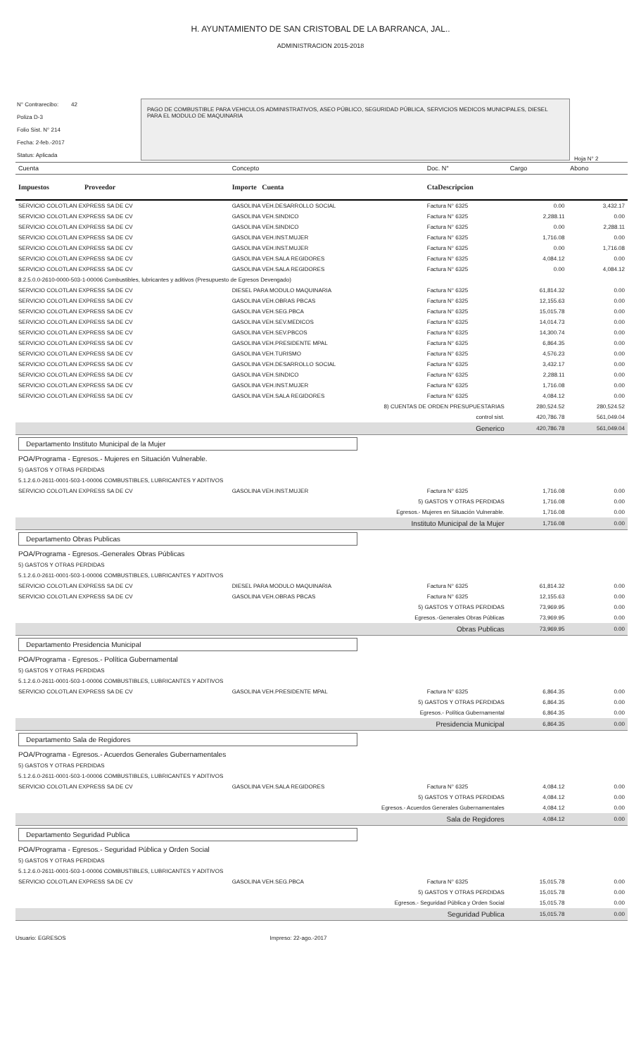H. AYUNTAMIENTO DE SAN CRISTOBAL DE LA BARRANCA, JAL..
ADMINISTRACION 2015-2018
N° Contrarecibo: 42
Poliza D-3
Folio Sist. N° 214
Fecha: 2-feb.-2017
Status: Aplicada
PAGO DE COMBUSTIBLE PARA VEHICULOS ADMINISTRATIVOS, ASEO PÚBLICO, SEGURIDAD PÚBLICA, SERVICIOS MEDICOS MUNICIPALES, DIESEL PARA EL MODULO DE MAQUINARIA
Hoja N° 2
| Cuenta | Concepto | Doc. N° | Cargo | Abono |
| --- | --- | --- | --- | --- |
| Impuestos Proveedor | Importe Cuenta | CtaDescripcion | | |
| SERVICIO COLOTLAN EXPRESS SA DE CV | GASOLINA VEH.DESARROLLO SOCIAL | Factura N° 6325 | 0.00 | 3,432.17 |
| SERVICIO COLOTLAN EXPRESS SA DE CV | GASOLINA VEH.SINDICO | Factura N° 6325 | 2,288.11 | 0.00 |
| SERVICIO COLOTLAN EXPRESS SA DE CV | GASOLINA VEH.SINDICO | Factura N° 6325 | 0.00 | 2,288.11 |
| SERVICIO COLOTLAN EXPRESS SA DE CV | GASOLINA VEH.INST.MUJER | Factura N° 6325 | 1,716.08 | 0.00 |
| SERVICIO COLOTLAN EXPRESS SA DE CV | GASOLINA VEH.INST.MUJER | Factura N° 6325 | 0.00 | 1,716.08 |
| SERVICIO COLOTLAN EXPRESS SA DE CV | GASOLINA VEH.SALA REGIDORES | Factura N° 6325 | 4,084.12 | 0.00 |
| SERVICIO COLOTLAN EXPRESS SA DE CV | GASOLINA VEH.SALA REGIDORES | Factura N° 6325 | 0.00 | 4,084.12 |
| 8.2.5.0.0-2610-0000-503-1-00006 Combustibles, lubricantes y aditivos (Presupuesto de Egresos Devengado) | | | | |
| SERVICIO COLOTLAN EXPRESS SA DE CV | DIESEL PARA MODULO MAQUINARIA | Factura N° 6325 | 61,814.32 | 0.00 |
| SERVICIO COLOTLAN EXPRESS SA DE CV | GASOLINA VEH.OBRAS PBCAS | Factura N° 6325 | 12,155.63 | 0.00 |
| SERVICIO COLOTLAN EXPRESS SA DE CV | GASOLINA VEH.SEG.PBCA | Factura N° 6325 | 15,015.78 | 0.00 |
| SERVICIO COLOTLAN EXPRESS SA DE CV | GASOLINA VEH.SEV.MEDICOS | Factura N° 6325 | 14,014.73 | 0.00 |
| SERVICIO COLOTLAN EXPRESS SA DE CV | GASOLINA VEH.SEV.PBCOS | Factura N° 6325 | 14,300.74 | 0.00 |
| SERVICIO COLOTLAN EXPRESS SA DE CV | GASOLINA VEH.PRESIDENTE MPAL | Factura N° 6325 | 6,864.35 | 0.00 |
| SERVICIO COLOTLAN EXPRESS SA DE CV | GASOLINA VEH.TURISMO | Factura N° 6325 | 4,576.23 | 0.00 |
| SERVICIO COLOTLAN EXPRESS SA DE CV | GASOLINA VEH.DESARROLLO SOCIAL | Factura N° 6325 | 3,432.17 | 0.00 |
| SERVICIO COLOTLAN EXPRESS SA DE CV | GASOLINA VEH.SINDICO | Factura N° 6325 | 2,288.11 | 0.00 |
| SERVICIO COLOTLAN EXPRESS SA DE CV | GASOLINA VEH.INST.MUJER | Factura N° 6325 | 1,716.08 | 0.00 |
| SERVICIO COLOTLAN EXPRESS SA DE CV | GASOLINA VEH.SALA REGIDORES | Factura N° 6325 | 4,084.12 | 0.00 |
| 8) CUENTAS DE ORDEN PRESUPUESTARIAS | | | 280,524.52 | 280,524.52 |
| control sist. | | | 420,786.78 | 561,049.04 |
| Generico | | | 420,786.78 | 561,049.04 |
| Departamento Instituto Municipal de la Mujer | | | | |
| POA/Programa - Egresos.- Mujeres en Situación Vulnerable. | | | | |
| 5) GASTOS Y OTRAS PERDIDAS | | | | |
| 5.1.2.6.0-2611-0001-503-1-00006 COMBUSTIBLES, LUBRICANTES Y ADITIVOS | | | | |
| SERVICIO COLOTLAN EXPRESS SA DE CV | GASOLINA VEH.INST.MUJER | Factura N° 6325 | 1,716.08 | 0.00 |
| 5) GASTOS Y OTRAS PERDIDAS | | | 1,716.08 | 0.00 |
| Egresos.- Mujeres en Situación Vulnerable. | | | 1,716.08 | 0.00 |
| Instituto Municipal de la Mujer | | | 1,716.08 | 0.00 |
| Departamento Obras Publicas | | | | |
| POA/Programa - Egresos.-Generales Obras Públicas | | | | |
| 5) GASTOS Y OTRAS PERDIDAS | | | | |
| 5.1.2.6.0-2611-0001-503-1-00006 COMBUSTIBLES, LUBRICANTES Y ADITIVOS | | | | |
| SERVICIO COLOTLAN EXPRESS SA DE CV | DIESEL PARA MODULO MAQUINARIA | Factura N° 6325 | 61,814.32 | 0.00 |
| SERVICIO COLOTLAN EXPRESS SA DE CV | GASOLINA VEH.OBRAS PBCAS | Factura N° 6325 | 12,155.63 | 0.00 |
| 5) GASTOS Y OTRAS PERDIDAS | | | 73,969.95 | 0.00 |
| Egresos.-Generales Obras Públicas | | | 73,969.95 | 0.00 |
| Obras Publicas | | | 73,969.95 | 0.00 |
| Departamento Presidencia Municipal | | | | |
| POA/Programa - Egresos.- Política Gubernamental | | | | |
| 5) GASTOS Y OTRAS PERDIDAS | | | | |
| 5.1.2.6.0-2611-0001-503-1-00006 COMBUSTIBLES, LUBRICANTES Y ADITIVOS | | | | |
| SERVICIO COLOTLAN EXPRESS SA DE CV | GASOLINA VEH.PRESIDENTE MPAL | Factura N° 6325 | 6,864.35 | 0.00 |
| 5) GASTOS Y OTRAS PERDIDAS | | | 6,864.35 | 0.00 |
| Egresos.- Política Gubernamental | | | 6,864.35 | 0.00 |
| Presidencia Municipal | | | 6,864.35 | 0.00 |
| Departamento Sala de Regidores | | | | |
| POA/Programa - Egresos.- Acuerdos Generales Gubernamentales | | | | |
| 5) GASTOS Y OTRAS PERDIDAS | | | | |
| 5.1.2.6.0-2611-0001-503-1-00006 COMBUSTIBLES, LUBRICANTES Y ADITIVOS | | | | |
| SERVICIO COLOTLAN EXPRESS SA DE CV | GASOLINA VEH.SALA REGIDORES | Factura N° 6325 | 4,084.12 | 0.00 |
| 5) GASTOS Y OTRAS PERDIDAS | | | 4,084.12 | 0.00 |
| Egresos.- Acuerdos Generales Gubernamentales | | | 4,084.12 | 0.00 |
| Sala de Regidores | | | 4,084.12 | 0.00 |
| Departamento Seguridad Publica | | | | |
| POA/Programa - Egresos.- Seguridad Pública y Orden Social | | | | |
| 5) GASTOS Y OTRAS PERDIDAS | | | | |
| 5.1.2.6.0-2611-0001-503-1-00006 COMBUSTIBLES, LUBRICANTES Y ADITIVOS | | | | |
| SERVICIO COLOTLAN EXPRESS SA DE CV | GASOLINA VEH.SEG.PBCA | Factura N° 6325 | 15,015.78 | 0.00 |
| 5) GASTOS Y OTRAS PERDIDAS | | | 15,015.78 | 0.00 |
| Egresos.- Seguridad Pública y Orden Social | | | 15,015.78 | 0.00 |
| Seguridad Publica | | | 15,015.78 | 0.00 |
Usuario: EGRESOS Impreso: 22-ago.-2017